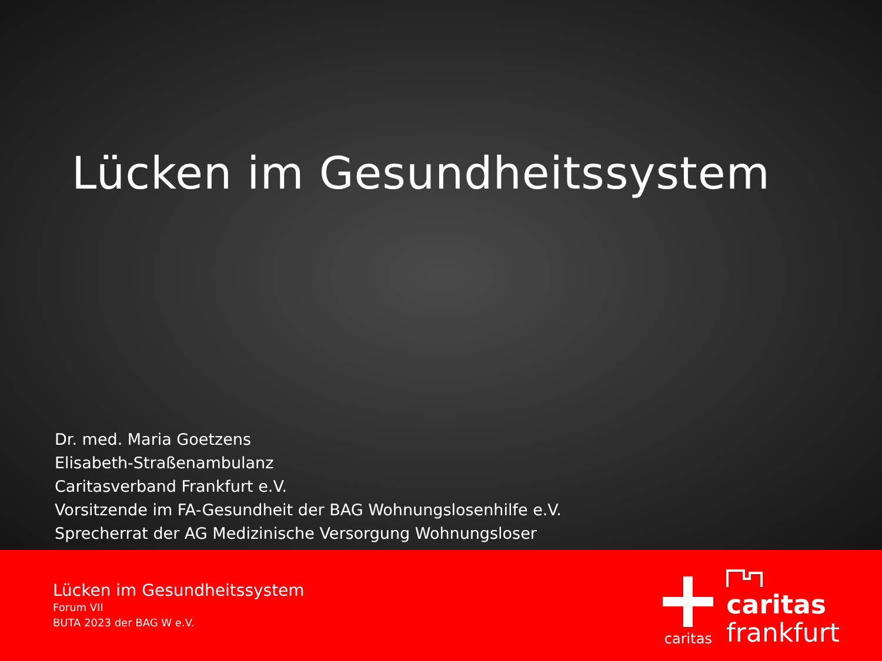Lücken im Gesundheitssystem
Dr. med. Maria Goetzens
Elisabeth-Straßenambulanz
Caritasverband Frankfurt e.V.
Vorsitzende im FA-Gesundheit der BAG Wohnungslosenhilfe e.V.
Sprecherrat der AG Medizinische Versorgung Wohnungsloser
Lücken im Gesundheitssystem
Forum VII
BUTA 2023 der BAG W e.V.
caritas
caritas
frankfurt